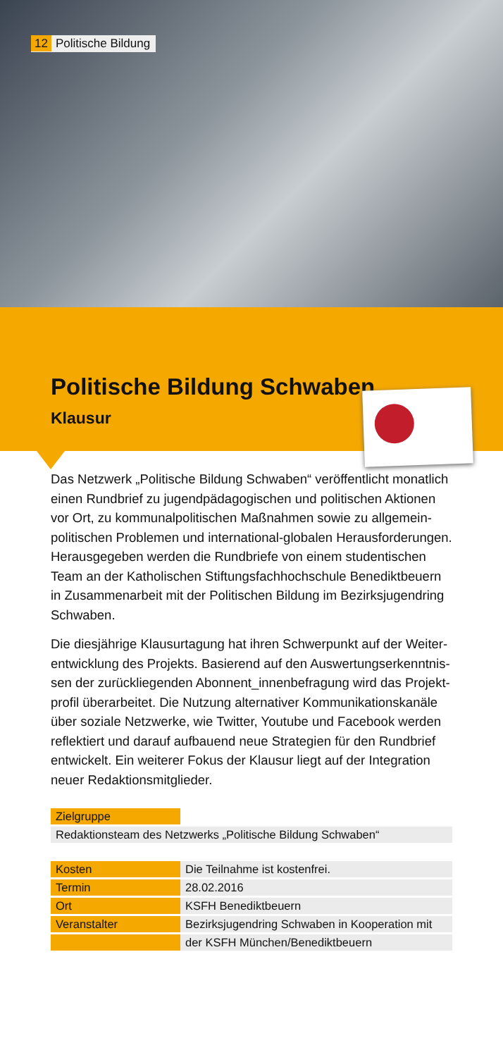12 Politische Bildung
Politische Bildung Schwaben
Klausur
Das Netzwerk „Politische Bildung Schwaben“ veröffentlicht monatlich einen Rundbrief zu jugendpädagogischen und politischen Aktionen vor Ort, zu kommunalpolitischen Maßnahmen sowie zu allgemein-politischen Problemen und international-globalen Herausforderungen. Herausgegeben werden die Rundbriefe von einem studentischen Team an der Katholischen Stiftungsfachhochschule Benediktbeuern in Zusammenarbeit mit der Politischen Bildung im Bezirksjugendring Schwaben.
Die diesjährige Klausurtagung hat ihren Schwerpunkt auf der Weiter-entwicklung des Projekts. Basierend auf den Auswertungserkenntnis-sen der zurückliegenden Abonnent_innenbefragung wird das Projekt-profil überarbeitet. Die Nutzung alternativer Kommunikationskanäle über soziale Netzwerke, wie Twitter, Youtube und Facebook werden reflektiert und darauf aufbauend neue Strategien für den Rundbrief entwickelt. Ein weiterer Fokus der Klausur liegt auf der Integration neuer Redaktionsmitglieder.
| Zielgruppe | |
| Redaktionsteam des Netzwerks „Politische Bildung Schwaben“ | |
| Kosten | Die Teilnahme ist kostenfrei. |
| Termin | 28.02.2016 |
| Ort | KSFH Benediktbeuern |
| Veranstalter | Bezirksjugendring Schwaben in Kooperation mit |
| | der KSFH München/Benediktbeuern |